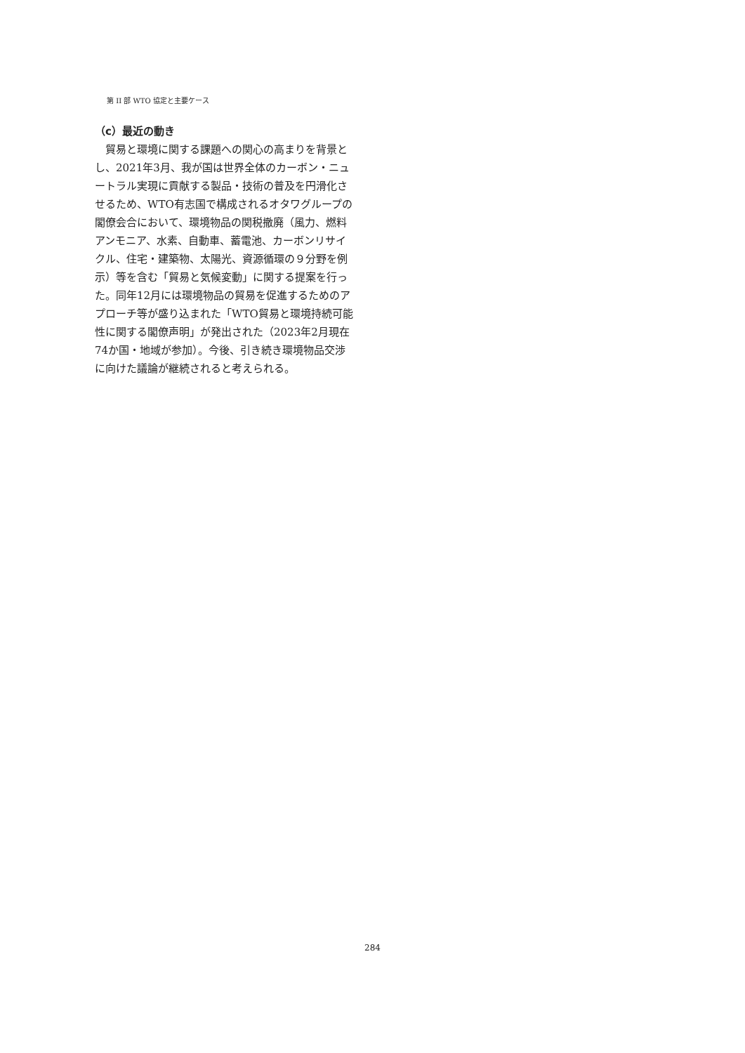第 II 部 WTO 協定と主要ケース
（c）最近の動き
貿易と環境に関する課題への関心の高まりを背景とし、2021年3月、我が国は世界全体のカーボン・ニュートラル実現に貢献する製品・技術の普及を円滑化させるため、WTO有志国で構成されるオタワグループの閣僚会合において、環境物品の関税撤廃（風力、燃料アンモニア、水素、自動車、蓄電池、カーボンリサイクル、住宅・建築物、太陽光、資源循環の９分野を例示）等を含む「貿易と気候変動」に関する提案を行った。同年12月には環境物品の貿易を促進するためのアプローチ等が盛り込まれた「WTO貿易と環境持続可能性に関する閣僚声明」が発出された（2023年2月現在74か国・地域が参加）。今後、引き続き環境物品交渉に向けた議論が継続されると考えられる。
284